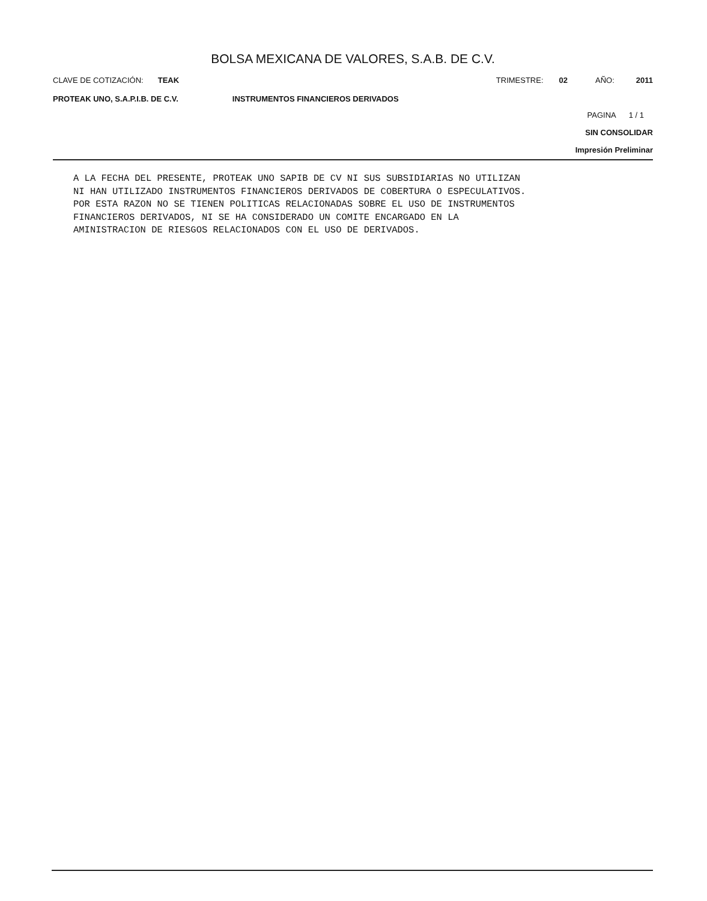BOLSA MEXICANA DE VALORES, S.A.B. DE C.V.
CLAVE DE COTIZACIÓN: TEAK TRIMESTRE: 02 AÑO: 2011
PROTEAK UNO, S.A.P.I.B. DE C.V. INSTRUMENTOS FINANCIEROS DERIVADOS
PAGINA 1 / 1
SIN CONSOLIDAR
Impresión Preliminar
A LA FECHA DEL PRESENTE, PROTEAK UNO SAPIB DE CV NI SUS SUBSIDIARIAS NO UTILIZAN
NI HAN UTILIZADO INSTRUMENTOS FINANCIEROS DERIVADOS DE COBERTURA O ESPECULATIVOS.
POR ESTA RAZON NO SE TIENEN POLITICAS RELACIONADAS SOBRE EL USO DE INSTRUMENTOS
FINANCIEROS DERIVADOS, NI SE HA CONSIDERADO UN COMITE ENCARGADO EN LA
AMINISTRACION DE RIESGOS RELACIONADOS CON EL USO DE DERIVADOS.